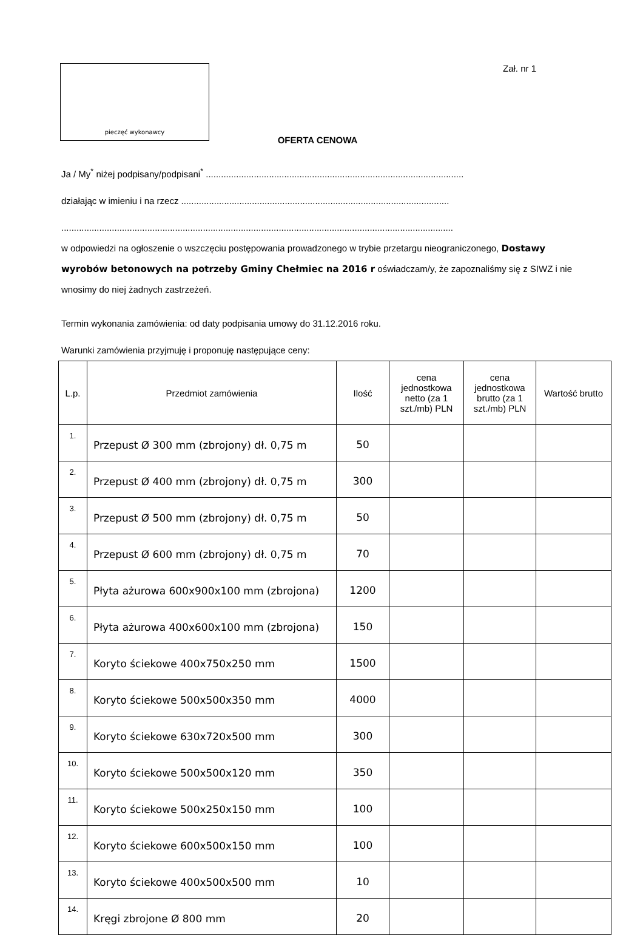pieczęć wykonawcy
Zał. nr 1
OFERTA CENOWA
Ja / My<sup>*</sup> niżej podpisany/podpisani<sup>*</sup> ......................................................................................................
działając w imieniu i na rzecz ..........................................................................................................
...........................................................................................................................................................
w odpowiedzi na ogłoszenie o wszczęciu postępowania prowadzonego w trybie przetargu nieograniczonego, Dostawy wyrobów betonowych na potrzeby Gminy Chełmiec na 2016 r oświadczam/y, że zapoznaliśmy się z SIWZ i nie wnosimy do niej żadnych zastrzeżeń.
Termin wykonania zamówienia: od daty podpisania umowy do 31.12.2016 roku.
Warunki zamówienia przyjmuję i proponuję następujące ceny:
| L.p. | Przedmiot zamówienia | Ilość | cena jednostkowa netto (za 1 szt./mb) PLN | cena jednostkowa brutto (za 1 szt./mb) PLN | Wartość brutto |
| --- | --- | --- | --- | --- | --- |
| 1. | Przepust Ø 300 mm (zbrojony) dł. 0,75 m | 50 | | | |
| 2. | Przepust Ø 400 mm (zbrojony) dł. 0,75 m | 300 | | | |
| 3. | Przepust Ø 500 mm (zbrojony) dł. 0,75 m | 50 | | | |
| 4. | Przepust Ø 600 mm (zbrojony) dł. 0,75 m | 70 | | | |
| 5. | Płyta ażurowa 600x900x100 mm (zbrojona) | 1200 | | | |
| 6. | Płyta ażurowa 400x600x100 mm (zbrojona) | 150 | | | |
| 7. | Koryto ściekowe 400x750x250 mm | 1500 | | | |
| 8. | Koryto ściekowe 500x500x350 mm | 4000 | | | |
| 9. | Koryto ściekowe 630x720x500 mm | 300 | | | |
| 10. | Koryto ściekowe 500x500x120 mm | 350 | | | |
| 11. | Koryto ściekowe 500x250x150 mm | 100 | | | |
| 12. | Koryto ściekowe 600x500x150 mm | 100 | | | |
| 13. | Koryto ściekowe 400x500x500 mm | 10 | | | |
| 14. | Kręgi zbrojone Ø 800 mm | 20 | | | |